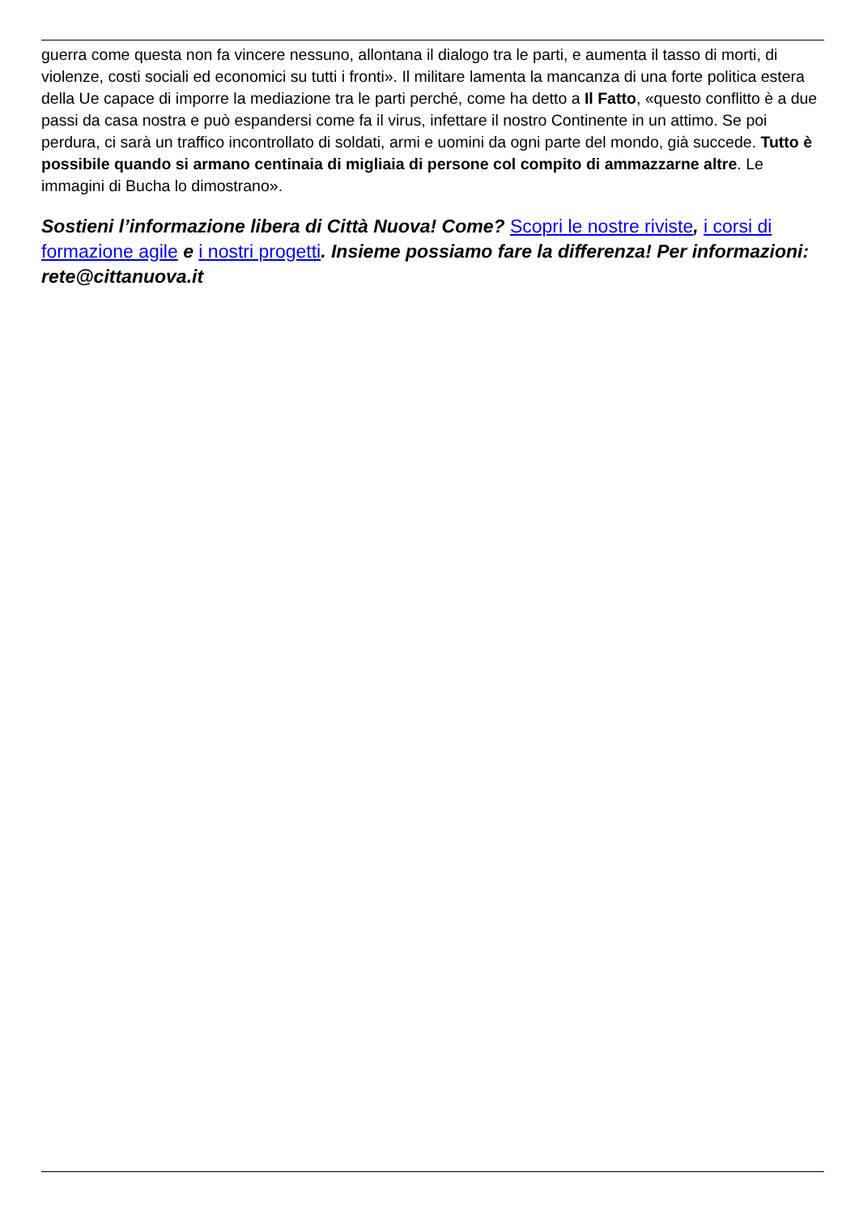guerra come questa non fa vincere nessuno, allontana il dialogo tra le parti, e aumenta il tasso di morti, di violenze, costi sociali ed economici su tutti i fronti». Il militare lamenta la mancanza di una forte politica estera della Ue capace di imporre la mediazione tra le parti perché, come ha detto a Il Fatto, «questo conflitto è a due passi da casa nostra e può espandersi come fa il virus, infettare il nostro Continente in un attimo. Se poi perdura, ci sarà un traffico incontrollato di soldati, armi e uomini da ogni parte del mondo, già succede. Tutto è possibile quando si armano centinaia di migliaia di persone col compito di ammazzarne altre. Le immagini di Bucha lo dimostrano».
Sostieni l’informazione libera di Città Nuova! Come? Scopri le nostre riviste, i corsi di formazione agile e i nostri progetti. Insieme possiamo fare la differenza! Per informazioni: rete@cittanuova.it